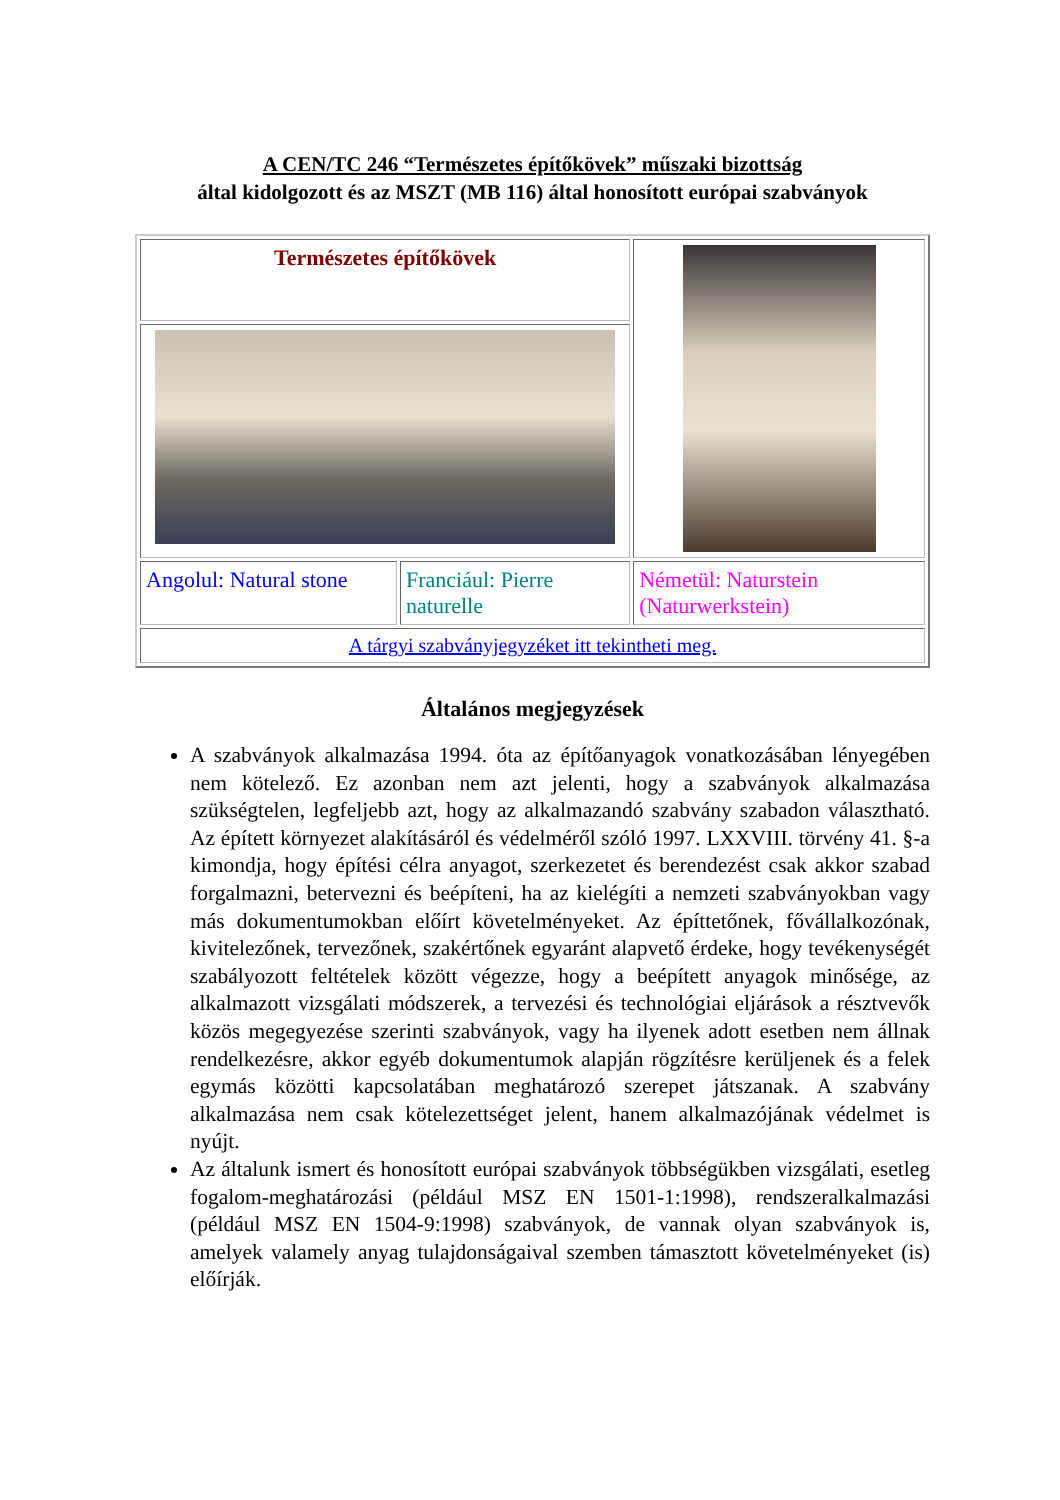A CEN/TC 246 “Természetes építőkövek” műszaki bizottság
által kidolgozott és az MSZT (MB 116) által honosított európai szabványok
| Természetes építőkövek | | |
| Angolul: Natural stone | Franciául: Pierre naturelle | Németül: Naturstein (Naturwerkstein) |
| A tárgyi szabványjegyzéket itt tekintheti meg. | | |
Általános megjegyzések
A szabványok alkalmazása 1994. óta az építőanyagok vonatkozásában lényegében nem kötelező. Ez azonban nem azt jelenti, hogy a szabványok alkalmazása szükségtelen, legfeljebb azt, hogy az alkalmazandó szabvány szabadon választható. Az épített környezet alakításáról és védelméről szóló 1997. LXXVIII. törvény 41. §-a kimondja, hogy építési célra anyagot, szerkezetet és berendezést csak akkor szabad forgalmazni, betervezni és beépíteni, ha az kielégíti a nemzeti szabványokban vagy más dokumentumokban előírt követelményeket. Az építtetőnek, fővállalkozónak, kivitelezőnek, tervezőnek, szakértőnek egyaránt alapvető érdeke, hogy tevékenységét szabályozott feltételek között végezze, hogy a beépített anyagok minősége, az alkalmazott vizsgálati módszerek, a tervezési és technológiai eljárások a résztvevők közös megegyezése szerinti szabványok, vagy ha ilyenek adott esetben nem állnak rendelkezésre, akkor egyéb dokumentumok alapján rögzítésre kerüljenek és a felek egymás közötti kapcsolatában meghatározó szerepet játszanak. A szabvány alkalmazása nem csak kötelezettséget jelent, hanem alkalmazójának védelmet is nyújt.
Az általunk ismert és honosított európai szabványok többségükben vizsgálati, esetleg fogalom-meghatározási (például MSZ EN 1501-1:1998), rendszeralkalmazási (például MSZ EN 1504-9:1998) szabványok, de vannak olyan szabványok is, amelyek valamely anyag tulajdonságaival szemben támasztott követelményeket (is) előírják.